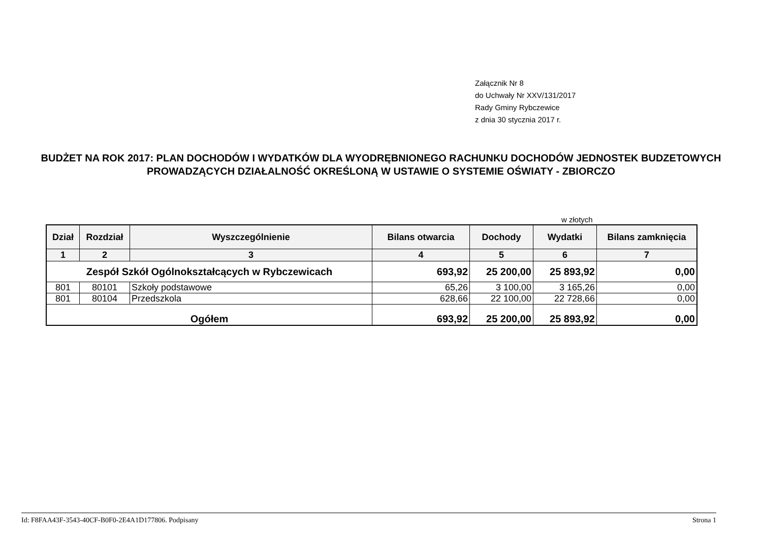Załącznik Nr 8
do Uchwały Nr XXV/131/2017
Rady Gminy Rybczewice
z dnia 30 stycznia 2017 r.
BUDŻET NA ROK 2017: PLAN DOCHODÓW I WYDATKÓW DLA WYODRĘBNIONEGO RACHUNKU DOCHODÓW JEDNOSTEK BUDZETOWYCH PROWADZĄCYCH DZIAŁALNOŚĆ OKREŚLONĄ W USTAWIE O SYSTEMIE OŚWIATY - ZBIORCZO
w złotych
| Dział | Rozdział | Wyszczególnienie | Bilans otwarcia | Dochody | Wydatki | Bilans zamknięcia |
| --- | --- | --- | --- | --- | --- | --- |
| 1 | 2 | 3 | 4 | 5 | 6 | 7 |
| Zespół Szkół Ogólnokształcących w Rybczewicach | | | 693,92 | 25 200,00 | 25 893,92 | 0,00 |
| 801 | 80101 | Szkoły podstawowe | 65,26 | 3 100,00 | 3 165,26 | 0,00 |
| 801 | 80104 | Przedszkola | 628,66 | 22 100,00 | 22 728,66 | 0,00 |
| Ogółem | | | 693,92 | 25 200,00 | 25 893,92 | 0,00 |
Id: F8FAA43F-3543-40CF-B0F0-2E4A1D177806. Podpisany Strona 1